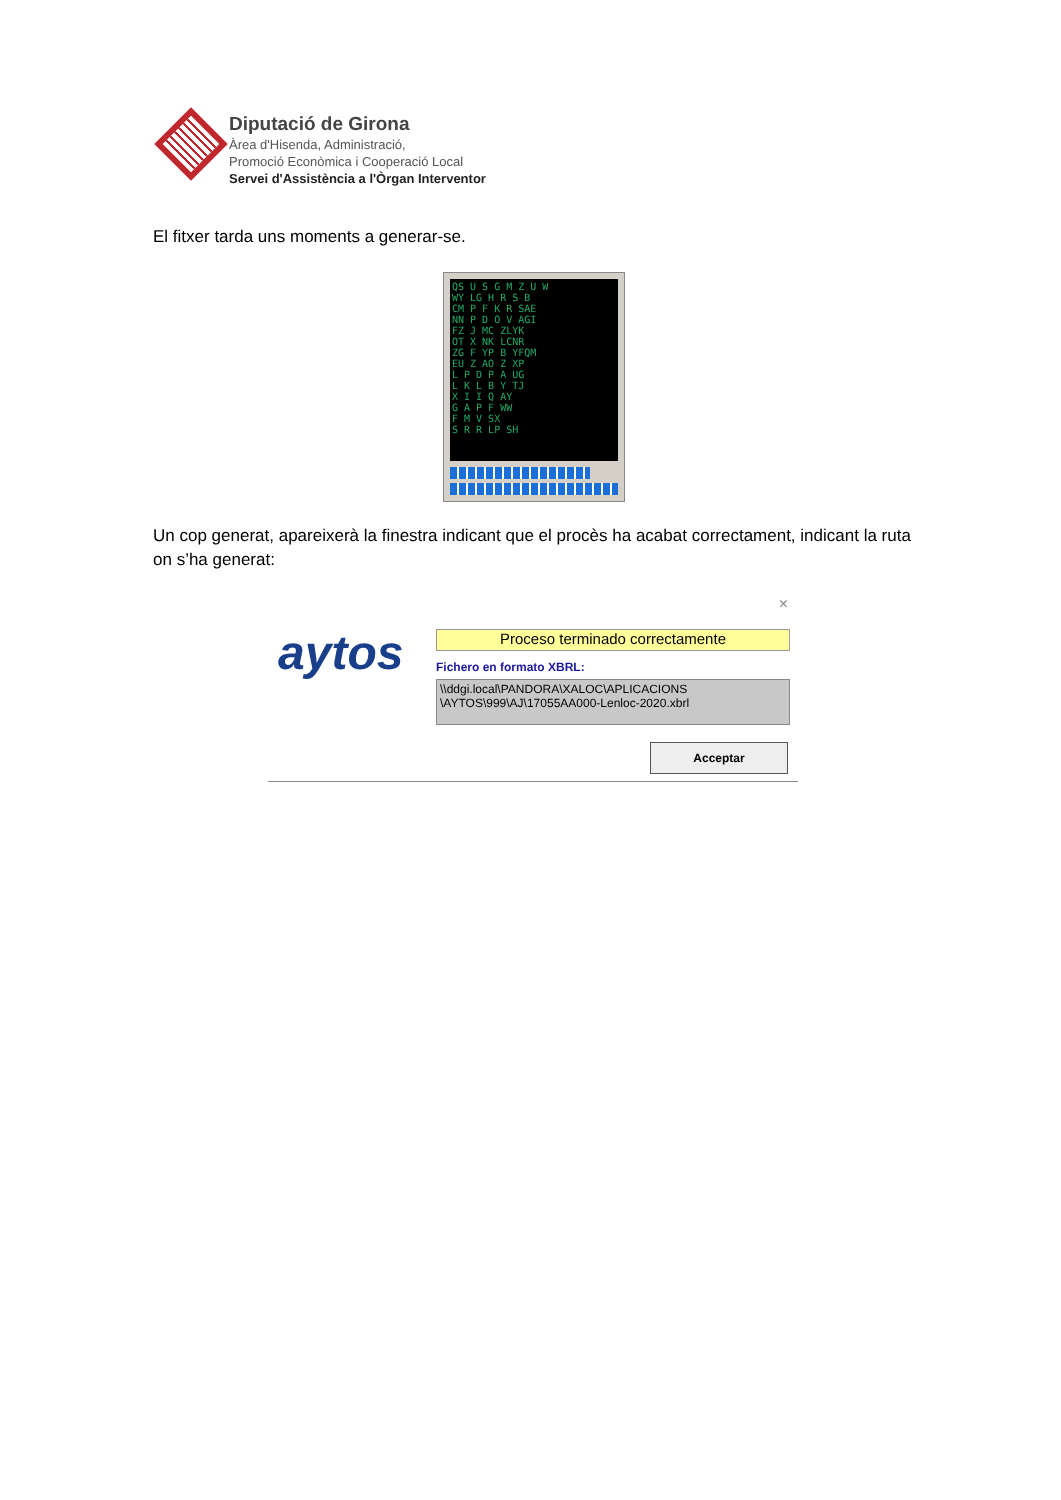Diputació de Girona
Àrea d'Hisenda, Administració,
Promoció Econòmica i Cooperació Local
Servei d'Assistència a l'Òrgan Interventor
El fitxer tarda uns moments a generar-se.
QS U S G M Z U W
WY LG H R S B
CM P F K R SAE
NN P D O V AGI
FZ J MC ZLYK
OT X NK LCNR
ZG F YP B YFQM
EU Z AO Z XP
L P D P A UG
L K L B Y TJ
X I I Q AY
G A P F WW
F M V SX
S R R LP SH
Un cop generat, apareixerà la finestra indicant que el procès ha acabat correctament, indicant la ruta on s’ha generat:
×
aytos Proceso terminado correctamente
Fichero en formato XBRL:
\\ddgi.local\PANDORA\XALOC\APLICACIONS \AYTOS\999\AJ\17055AA000-Lenloc-2020.xbrl
Acceptar